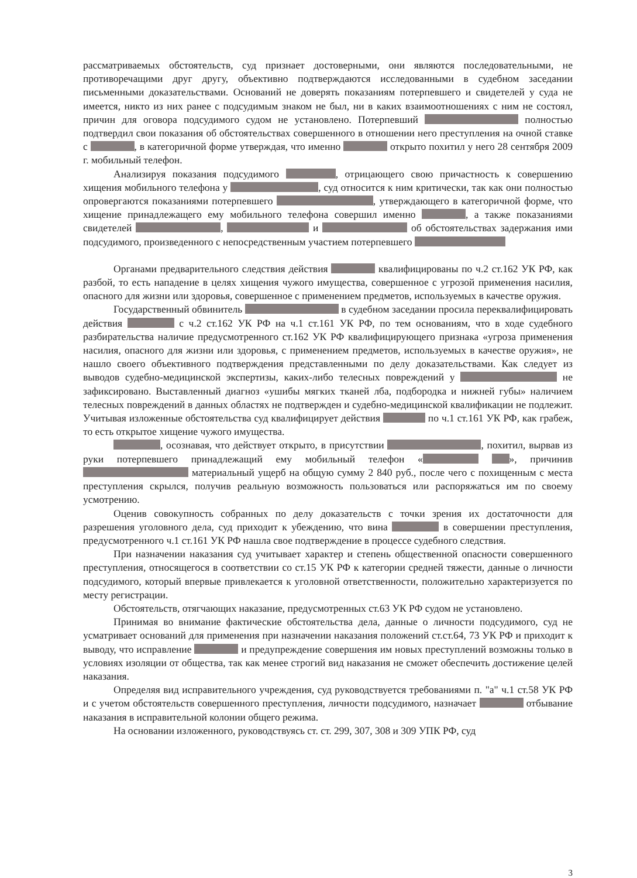рассматриваемых обстоятельств, суд признает достоверными, они являются последовательными, не противоречащими друг другу, объективно подтверждаются исследованными в судебном заседании письменными доказательствами. Оснований не доверять показаниям потерпевшего и свидетелей у суда не имеется, никто из них ранее с подсудимым знаком не был, ни в каких взаимоотношениях с ним не состоял, причин для оговора подсудимого судом не установлено. Потерпевший полностью подтвердил свои показания об обстоятельствах совершенного в отношении него преступления на очной ставке с , в категоричной форме утверждая, что именно открыто похитил у него 28 сентября 2009 г. мобильный телефон.
Анализируя показания подсудимого , отрицающего свою причастность к совершению хищения мобильного телефона у , суд относится к ним критически, так как они полностью опровергаются показаниями потерпевшего , утверждающего в категоричной форме, что хищение принадлежащего ему мобильного телефона совершил именно , а также показаниями свидетелей , и об обстоятельствах задержания ими подсудимого, произведенного с непосредственным участием потерпевшего
Органами предварительного следствия действия квалифицированы по ч.2 ст.162 УК РФ, как разбой, то есть нападение в целях хищения чужого имущества, совершенное с угрозой применения насилия, опасного для жизни или здоровья, совершенное с применением предметов, используемых в качестве оружия.
Государственный обвинитель в судебном заседании просила переквалифицировать действия с ч.2 ст.162 УК РФ на ч.1 ст.161 УК РФ, по тем основаниям, что в ходе судебного разбирательства наличие предусмотренного ст.162 УК РФ квалифицирующего признака «угроза применения насилия, опасного для жизни или здоровья, с применением предметов, используемых в качестве оружия», не нашло своего объективного подтверждения представленными по делу доказательствами. Как следует из выводов судебно-медицинской экспертизы, каких-либо телесных повреждений у не зафиксировано. Выставленный диагноз «ушибы мягких тканей лба, подбородка и нижней губы» наличием телесных повреждений в данных областях не подтвержден и судебно-медицинской квалификации не подлежит. Учитывая изложенные обстоятельства суд квалифицирует действия по ч.1 ст.161 УК РФ, как грабеж, то есть открытое хищение чужого имущества.
, осознавая, что действует открыто, в присутствии , похитил, вырвав из руки потерпевшего принадлежащий ему мобильный телефон « », причинив материальный ущерб на общую сумму 2 840 руб., после чего с похищенным с места преступления скрылся, получив реальную возможность пользоваться или распоряжаться им по своему усмотрению.
Оценив совокупность собранных по делу доказательств с точки зрения их достаточности для разрешения уголовного дела, суд приходит к убеждению, что вина в совершении преступления, предусмотренного ч.1 ст.161 УК РФ нашла свое подтверждение в процессе судебного следствия.
При назначении наказания суд учитывает характер и степень общественной опасности совершенного преступления, относящегося в соответствии со ст.15 УК РФ к категории средней тяжести, данные о личности подсудимого, который впервые привлекается к уголовной ответственности, положительно характеризуется по месту регистрации.
Обстоятельств, отягчающих наказание, предусмотренных ст.63 УК РФ судом не установлено.
Принимая во внимание фактические обстоятельства дела, данные о личности подсудимого, суд не усматривает оснований для применения при назначении наказания положений ст.ст.64, 73 УК РФ и приходит к выводу, что исправление и предупреждение совершения им новых преступлений возможны только в условиях изоляции от общества, так как менее строгий вид наказания не сможет обеспечить достижение целей наказания.
Определяя вид исправительного учреждения, суд руководствуется требованиями п. "а" ч.1 ст.58 УК РФ и с учетом обстоятельств совершенного преступления, личности подсудимого, назначает отбывание наказания в исправительной колонии общего режима.
На основании изложенного, руководствуясь ст. ст. 299, 307, 308 и 309 УПК РФ, суд
3